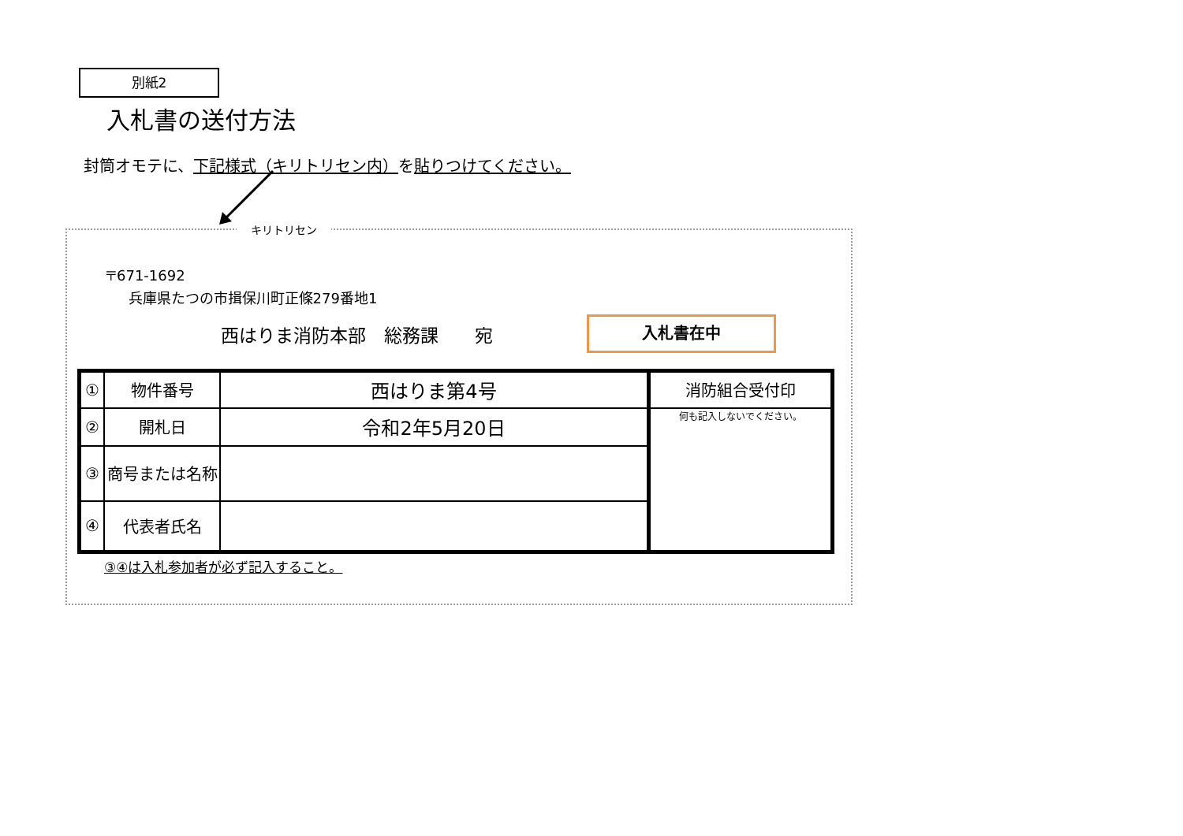別紙2
入札書の送付方法
封筒オモテに、下記様式（キリトリセン内）を貼りつけてください。
キリトリセン
〒671-1692
兵庫県たつの市揖保川町正條279番地1
西はりま消防本部　総務課　　宛 入札書在中
| ① | 物件番号 | 西はりま第4号 | 消防組合受付印 |
| ② | 開札日 | 令和2年5月20日 | 何も記入しないでください。 |
| ③ | 商号または名称 | | |
| ④ | 代表者氏名 | | |
③④は入札参加者が必ず記入すること。